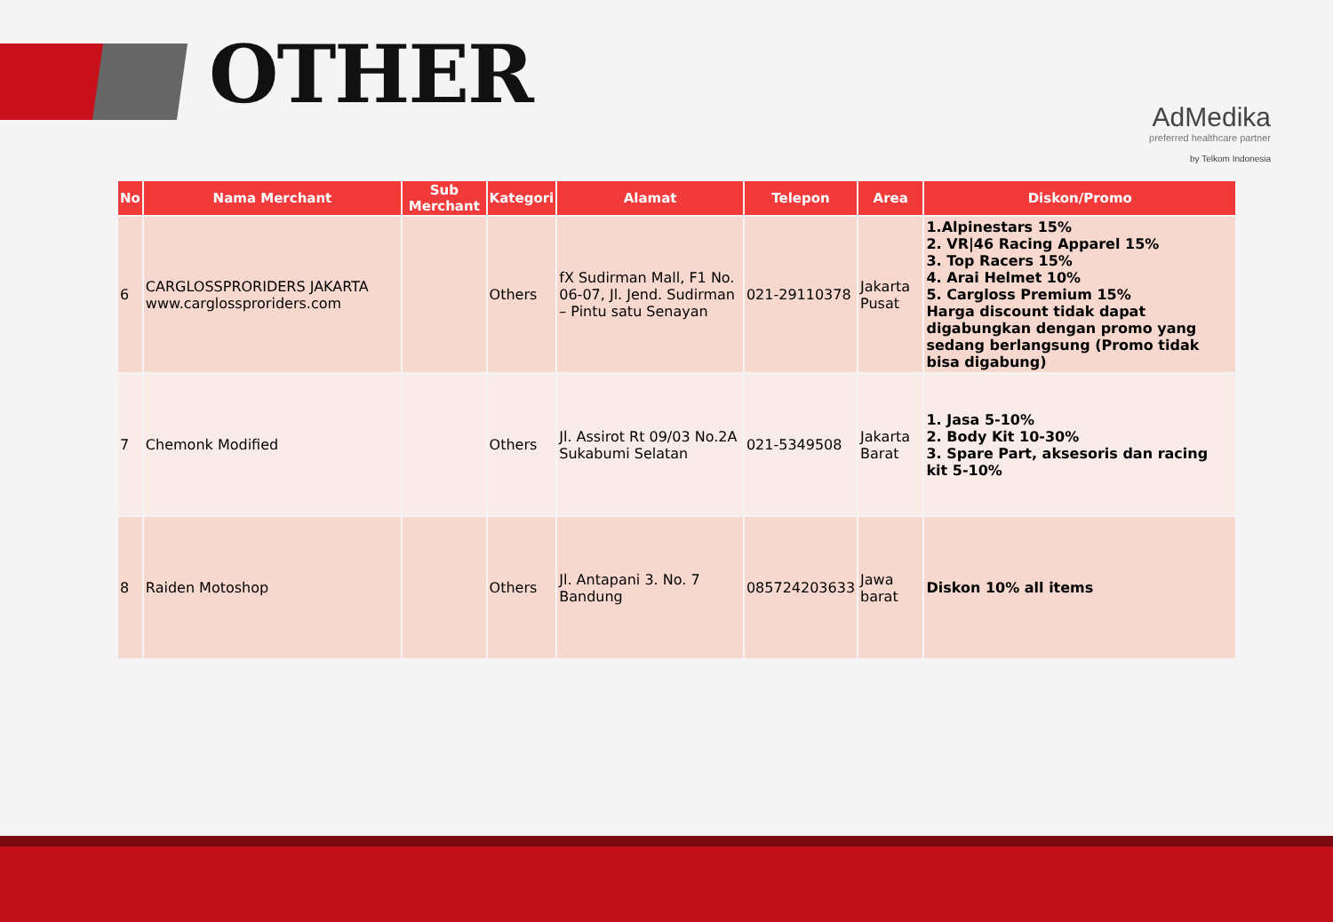OTHER
AdMedika
preferred healthcare partner
by Telkom Indonesia
| No | Nama Merchant | Sub Merchant | Kategori | Alamat | Telepon | Area | Diskon/Promo |
| --- | --- | --- | --- | --- | --- | --- | --- |
| 6 | CARGLOSSPRORIDERS JAKARTA www.carglossproriders.com | | Others | fX Sudirman Mall, F1 No. 06-07, Jl. Jend. Sudirman – Pintu satu Senayan | 021-29110378 | Jakarta Pusat | 1.Alpinestars 15% 2. VR/46 Racing Apparel 15% 3. Top Racers 15% 4. Arai Helmet 10% 5. Cargloss Premium 15% Harga discount tidak dapat digabungkan dengan promo yang sedang berlangsung (Promo tidak bisa digabung) |
| 7 | Chemonk Modified | | Others | Jl. Assirot Rt 09/03 No.2A Sukabumi Selatan | 021-5349508 | Jakarta Barat | 1. Jasa 5-10% 2. Body Kit 10-30% 3. Spare Part, aksesoris dan racing kit 5-10% |
| 8 | Raiden Motoshop | | Others | Jl. Antapani 3. No. 7 Bandung | 085724203633 | Jawa barat | Diskon 10% all items |